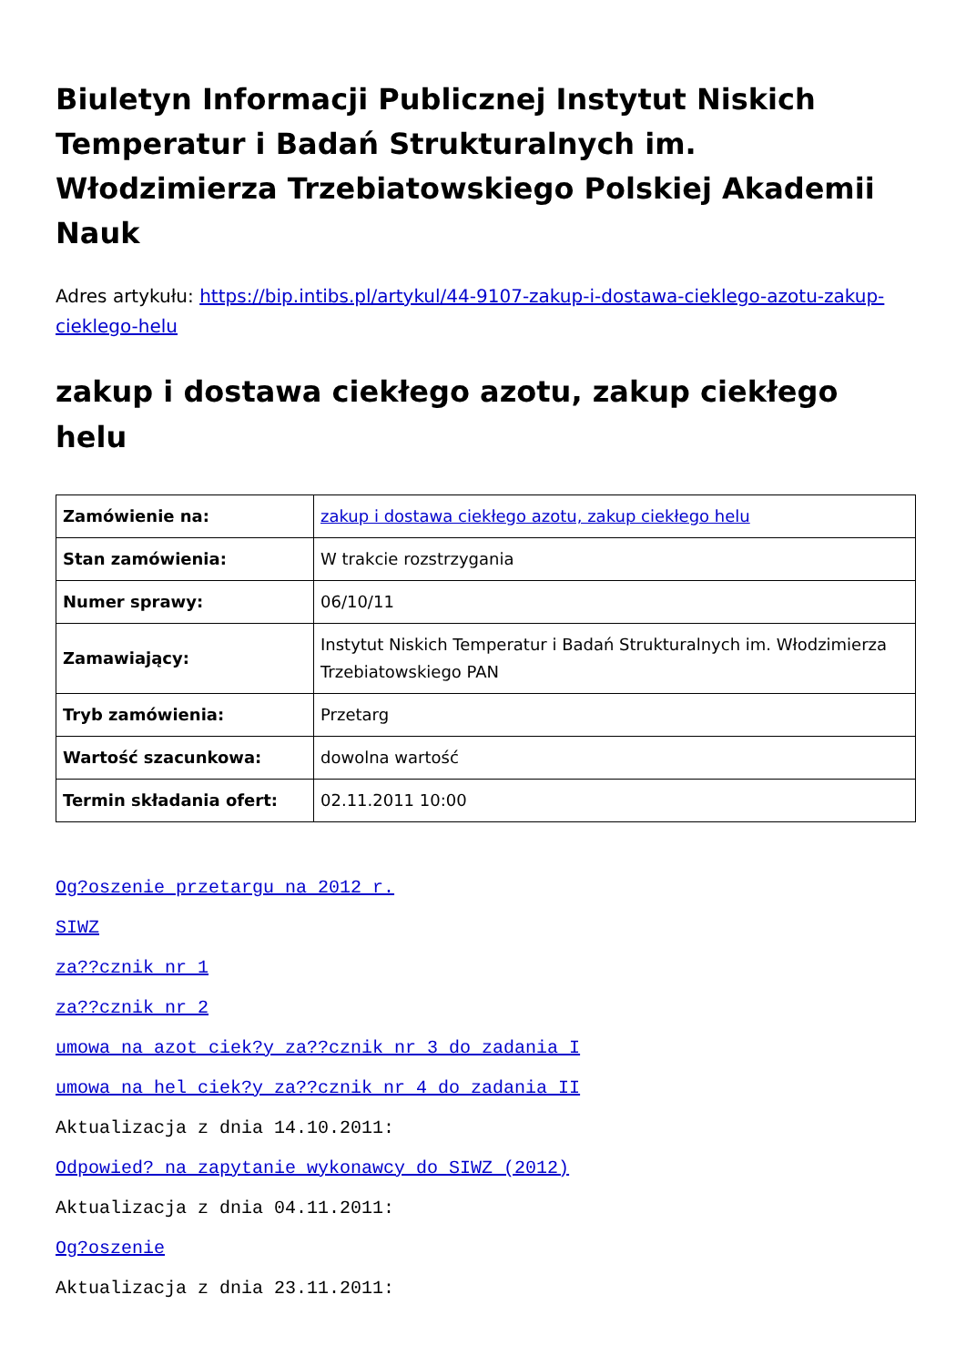Biuletyn Informacji Publicznej Instytut Niskich Temperatur i Badań Strukturalnych im. Włodzimierza Trzebiatowskiego Polskiej Akademii Nauk
Adres artykułu: https://bip.intibs.pl/artykul/44-9107-zakup-i-dostawa-cieklego-azotu-zakup-cieklego-helu
zakup i dostawa ciekłego azotu, zakup ciekłego helu
| Zamówienie na: | zakup i dostawa ciekłego azotu, zakup ciekłego helu |
| Stan zamówienia: | W trakcie rozstrzygania |
| Numer sprawy: | 06/10/11 |
| Zamawiający: | Instytut Niskich Temperatur i Badań Strukturalnych im. Włodzimierza Trzebiatowskiego PAN |
| Tryb zamówienia: | Przetarg |
| Wartość szacunkowa: | dowolna wartość |
| Termin składania ofert: | 02.11.2011 10:00 |
Og?oszenie przetargu na 2012 r.
SIWZ
za??cznik nr 1
za??cznik nr 2
umowa na azot ciek?y za??cznik nr 3 do zadania I
umowa na hel ciek?y za??cznik nr 4 do zadania II
Aktualizacja z dnia 14.10.2011:
Odpowied? na zapytanie wykonawcy do SIWZ (2012)
Aktualizacja z dnia 04.11.2011:
Og?oszenie
Aktualizacja z dnia 23.11.2011: